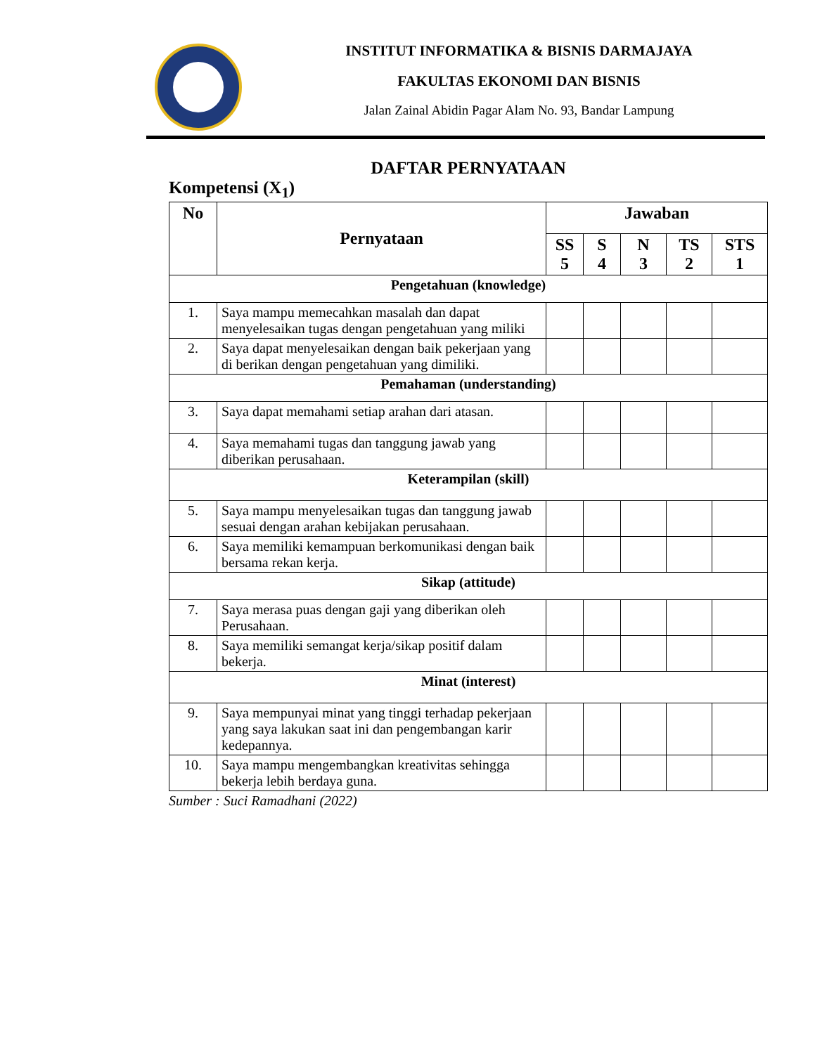INSTITUT INFORMATIKA & BISNIS DARMAJAYA
FAKULTAS EKONOMI DAN BISNIS
Jalan Zainal Abidin Pagar Alam No. 93, Bandar Lampung
DAFTAR PERNYATAAN
Kompetensi (X<sub>1</sub>)
| No | Pernyataan | Jawaban | | | | |
| --- | --- | --- | --- | --- | --- | --- |
| | | SS 5 | S 4 | N 3 | TS 2 | STS 1 |
| Pengetahuan (knowledge) | | | | | | |
| 1. | Saya mampu memecahkan masalah dan dapat menyelesaikan tugas dengan pengetahuan yang miliki | | | | | |
| 2. | Saya dapat menyelesaikan dengan baik pekerjaan yang di berikan dengan pengetahuan yang dimiliki. | | | | | |
| Pemahaman (understanding) | | | | | | |
| 3. | Saya dapat memahami setiap arahan dari atasan. | | | | | |
| 4. | Saya memahami tugas dan tanggung jawab yang diberikan perusahaan. | | | | | |
| Keterampilan (skill) | | | | | | |
| 5. | Saya mampu menyelesaikan tugas dan tanggung jawab sesuai dengan arahan kebijakan perusahaan. | | | | | |
| 6. | Saya memiliki kemampuan berkomunikasi dengan baik bersama rekan kerja. | | | | | |
| Sikap (attitude) | | | | | | |
| 7. | Saya merasa puas dengan gaji yang diberikan oleh Perusahaan. | | | | | |
| 8. | Saya memiliki semangat kerja/sikap positif dalam bekerja. | | | | | |
| Minat (interest) | | | | | | |
| 9. | Saya mempunyai minat yang tinggi terhadap pekerjaan yang saya lakukan saat ini dan pengembangan karir kedepannya. | | | | | |
| 10. | Saya mampu mengembangkan kreativitas sehingga bekerja lebih berdaya guna. | | | | | |
Sumber : Suci Ramadhani (2022)